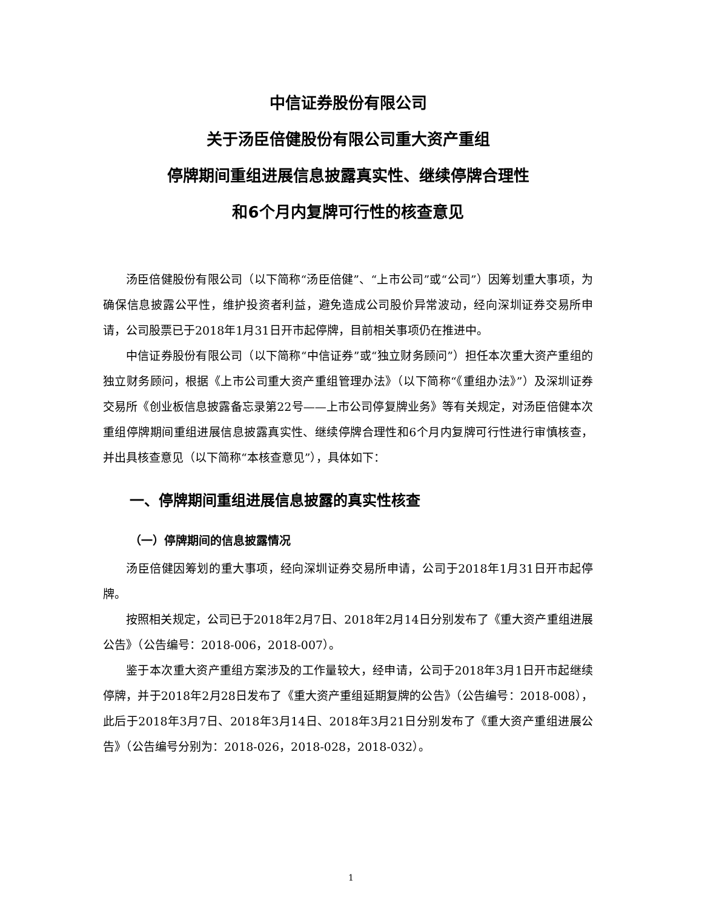中信证券股份有限公司
关于汤臣倍健股份有限公司重大资产重组
停牌期间重组进展信息披露真实性、继续停牌合理性
和6个月内复牌可行性的核查意见
汤臣倍健股份有限公司（以下简称“汤臣倍健”、“上市公司”或“公司”）因筹划重大事项，为确保信息披露公平性，维护投资者利益，避免造成公司股价异常波动，经向深圳证券交易所申请，公司股票已于2018年1月31日开市起停牌，目前相关事项仍在推进中。
中信证券股份有限公司（以下简称“中信证券”或“独立财务顾问”）担任本次重大资产重组的独立财务顾问，根据《上市公司重大资产重组管理办法》（以下简称“《重组办法》”）及深圳证券交易所《创业板信息披露备忘录第22号——上市公司停复牌业务》等有关规定，对汤臣倍健本次重组停牌期间重组进展信息披露真实性、继续停牌合理性和6个月内复牌可行性进行审慎核查，并出具核查意见（以下简称“本核查意见”），具体如下：
一、停牌期间重组进展信息披露的真实性核查
（一）停牌期间的信息披露情况
汤臣倍健因筹划的重大事项，经向深圳证券交易所申请，公司于2018年1月31日开市起停牌。
按照相关规定，公司已于2018年2月7日、2018年2月14日分别发布了《重大资产重组进展公告》（公告编号：2018-006，2018-007）。
鉴于本次重大资产重组方案涉及的工作量较大，经申请，公司于2018年3月1日开市起继续停牌，并于2018年2月28日发布了《重大资产重组延期复牌的公告》（公告编号：2018-008），此后于2018年3月7日、2018年3月14日、2018年3月21日分别发布了《重大资产重组进展公告》（公告编号分别为：2018-026，2018-028，2018-032）。
1